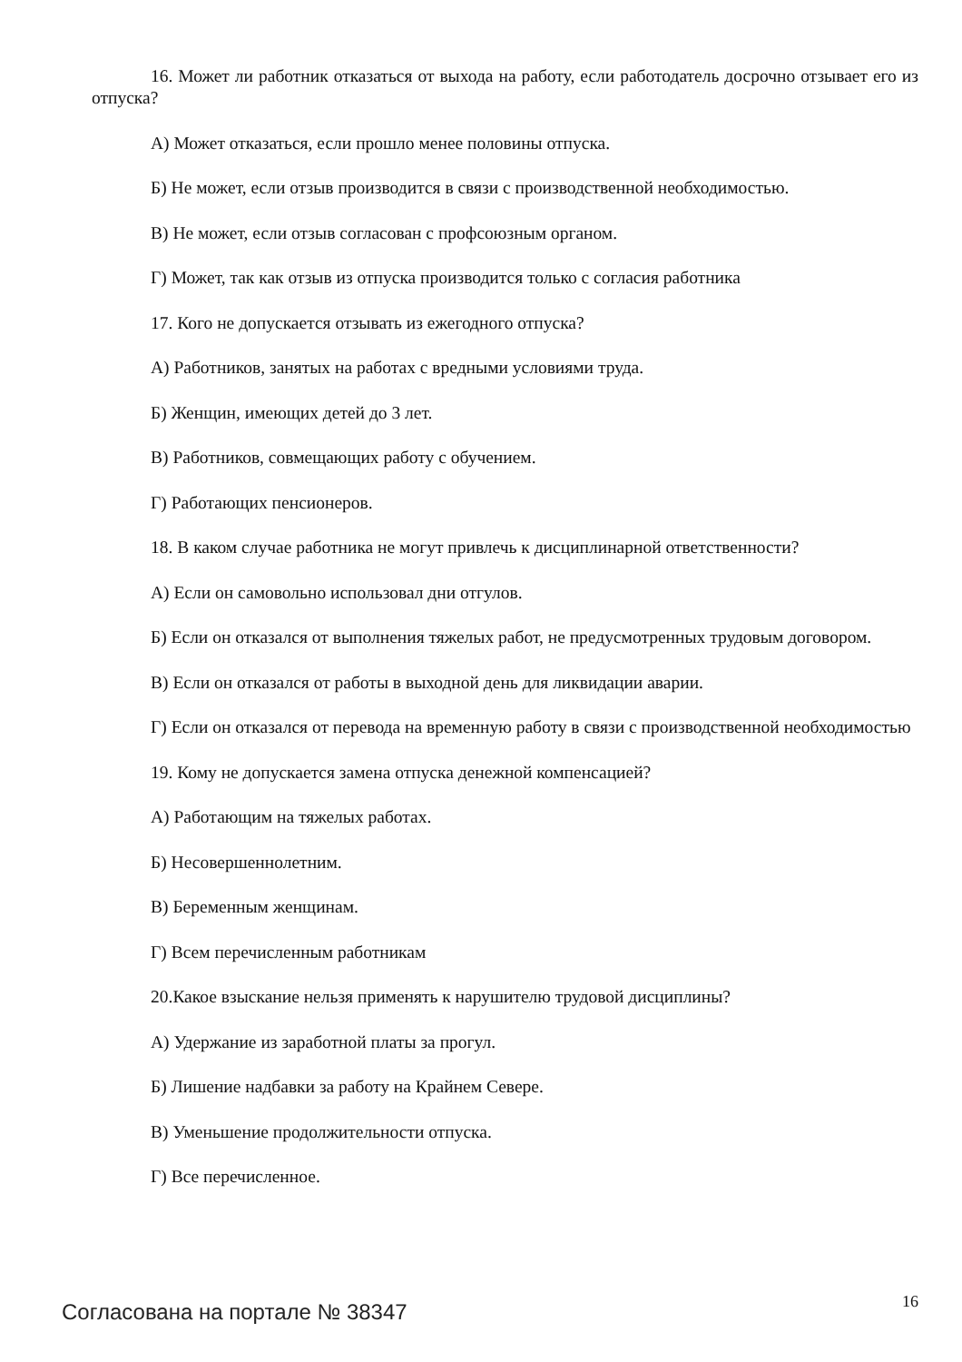16. Может ли работник отказаться от выхода на работу, если работодатель досрочно отзывает его из отпуска?
А) Может отказаться, если прошло менее половины отпуска.
Б) Не может, если отзыв производится в связи с производственной необходимостью.
В) Не может, если отзыв согласован с профсоюзным органом.
Г) Может, так как отзыв из отпуска производится только с согласия работника
17. Кого не допускается отзывать из ежегодного отпуска?
А) Работников, занятых на работах с вредными условиями труда.
Б) Женщин, имеющих детей до 3 лет.
В) Работников, совмещающих работу с обучением.
Г) Работающих пенсионеров.
18. В каком случае работника не могут привлечь к дисциплинарной ответственности?
А) Если он самовольно использовал дни отгулов.
Б) Если он отказался от выполнения тяжелых работ, не предусмотренных трудовым договором.
В) Если он отказался от работы в выходной день для ликвидации аварии.
Г) Если он отказался от перевода на временную работу в связи с производственной необходимостью
19. Кому не допускается замена отпуска денежной компенсацией?
А) Работающим на тяжелых работах.
Б) Несовершеннолетним.
В) Беременным женщинам.
Г) Всем перечисленным работникам
20.Какое взыскание нельзя применять к нарушителю трудовой дисциплины?
А) Удержание из заработной платы за прогул.
Б) Лишение надбавки за работу на Крайнем Севере.
В) Уменьшение продолжительности отпуска.
Г) Все перечисленное.
Согласована на портале № 38347 16